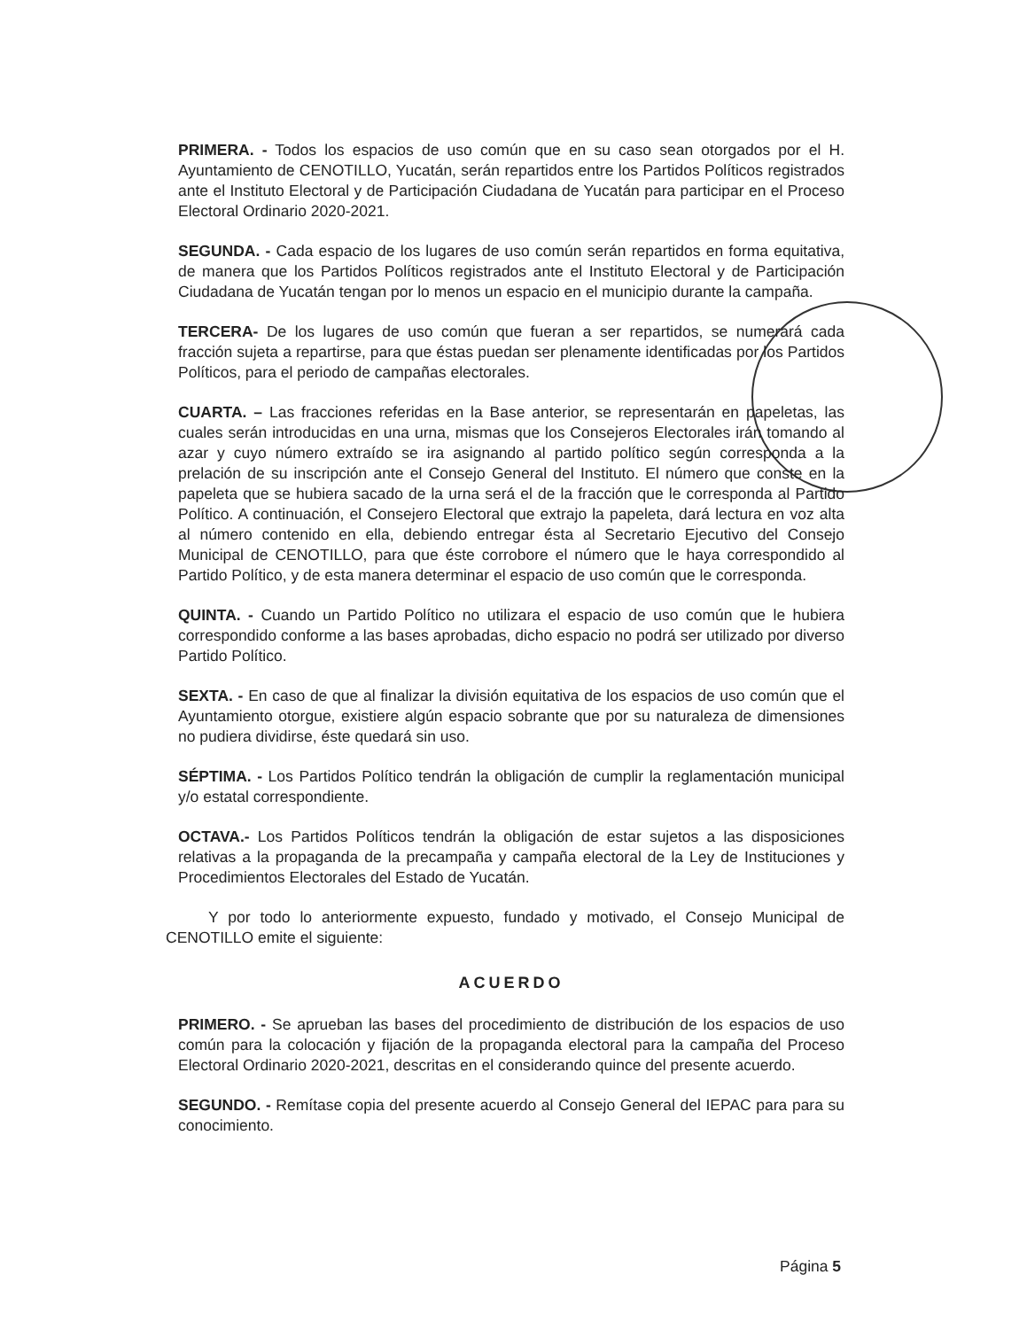PRIMERA. - Todos los espacios de uso común que en su caso sean otorgados por el H. Ayuntamiento de CENOTILLO, Yucatán, serán repartidos entre los Partidos Políticos registrados ante el Instituto Electoral y de Participación Ciudadana de Yucatán para participar en el Proceso Electoral Ordinario 2020-2021.
SEGUNDA. - Cada espacio de los lugares de uso común serán repartidos en forma equitativa, de manera que los Partidos Políticos registrados ante el Instituto Electoral y de Participación Ciudadana de Yucatán tengan por lo menos un espacio en el municipio durante la campaña.
TERCERA- De los lugares de uso común que fueran a ser repartidos, se numerará cada fracción sujeta a repartirse, para que éstas puedan ser plenamente identificadas por los Partidos Políticos, para el periodo de campañas electorales.
CUARTA. – Las fracciones referidas en la Base anterior, se representarán en papeletas, las cuales serán introducidas en una urna, mismas que los Consejeros Electorales irán tomando al azar y cuyo número extraído se ira asignando al partido político según corresponda a la prelación de su inscripción ante el Consejo General del Instituto. El número que conste en la papeleta que se hubiera sacado de la urna será el de la fracción que le corresponda al Partido Político. A continuación, el Consejero Electoral que extrajo la papeleta, dará lectura en voz alta al número contenido en ella, debiendo entregar ésta al Secretario Ejecutivo del Consejo Municipal de CENOTILLO, para que éste corrobore el número que le haya correspondido al Partido Político, y de esta manera determinar el espacio de uso común que le corresponda.
QUINTA. - Cuando un Partido Político no utilizara el espacio de uso común que le hubiera correspondido conforme a las bases aprobadas, dicho espacio no podrá ser utilizado por diverso Partido Político.
SEXTA. - En caso de que al finalizar la división equitativa de los espacios de uso común que el Ayuntamiento otorgue, existiere algún espacio sobrante que por su naturaleza de dimensiones no pudiera dividirse, éste quedará sin uso.
SÉPTIMA. - Los Partidos Político tendrán la obligación de cumplir la reglamentación municipal y/o estatal correspondiente.
OCTAVA.- Los Partidos Políticos tendrán la obligación de estar sujetos a las disposiciones relativas a la propaganda de la precampaña y campaña electoral de la Ley de Instituciones y Procedimientos Electorales del Estado de Yucatán.
Y por todo lo anteriormente expuesto, fundado y motivado, el Consejo Municipal de CENOTILLO emite el siguiente:
ACUERDO
PRIMERO. - Se aprueban las bases del procedimiento de distribución de los espacios de uso común para la colocación y fijación de la propaganda electoral para la campaña del Proceso Electoral Ordinario 2020-2021, descritas en el considerando quince del presente acuerdo.
SEGUNDO. - Remítase copia del presente acuerdo al Consejo General del IEPAC para para su conocimiento.
Página 5